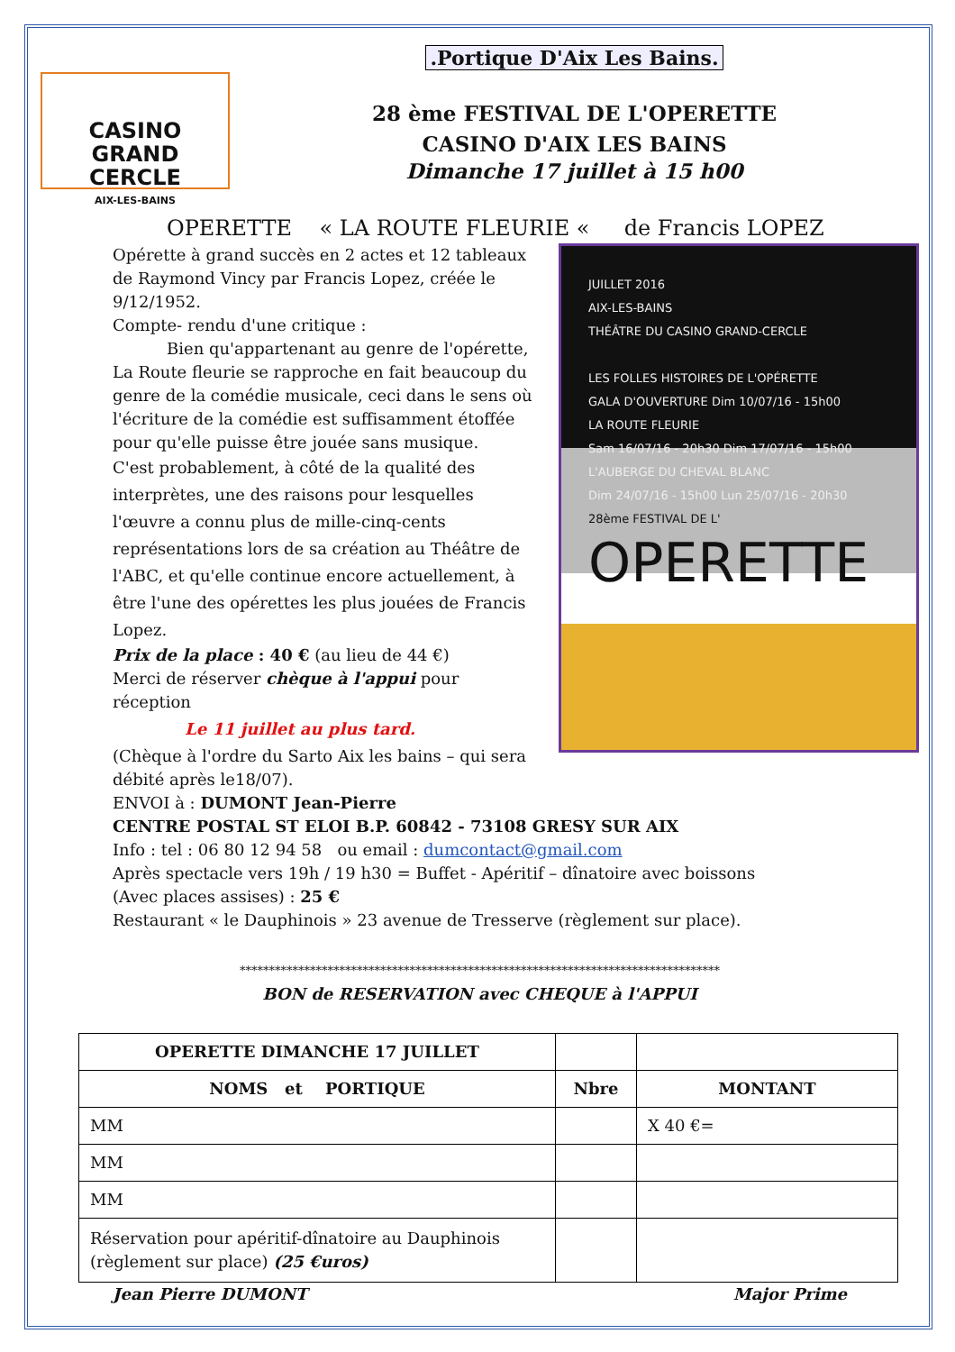CASINO
GRAND CERCLE
AIX-LES-BAINS
.Portique D'Aix Les Bains.
28 ème FESTIVAL DE L'OPERETTE
CASINO D'AIX LES BAINS
Dimanche 17 juillet à 15 h00
OPERETTE « LA ROUTE FLEURIE « de Francis LOPEZ
Opérette à grand succès en 2 actes et 12 tableaux de Raymond Vincy par Francis Lopez, créée le 9/12/1952.
Compte- rendu d'une critique :
Bien qu'appartenant au genre de l'opérette, La Route fleurie se rapproche en fait beaucoup du genre de la comédie musicale, ceci dans le sens où l'écriture de la comédie est suffisamment étoffée pour qu'elle puisse être jouée sans musique.
C'est probablement, à côté de la qualité des interprètes, une des raisons pour lesquelles l'œuvre a connu plus de mille-cinq-cents représentations lors de sa création au Théâtre de l'ABC, et qu'elle continue encore actuellement, à être l'une des opérettes les plus jouées de Francis Lopez.
Prix de la place : 40 € (au lieu de 44 €)
Merci de réserver chèque à l'appui pour réception
Le 11 juillet au plus tard.
(Chèque à l'ordre du Sarto Aix les bains – qui sera débité après le18/07).
ENVOI à : DUMONT Jean-Pierre
JUILLET 2016
AIX-LES-BAINS
THÉÂTRE DU CASINO GRAND-CERCLE
LES FOLLES HISTOIRES DE L'OPÉRETTE
GALA D'OUVERTURE Dim 10/07/16 - 15h00
LA ROUTE FLEURIE
Sam 16/07/16 - 20h30 Dim 17/07/16 - 15h00
L'AUBERGE DU CHEVAL BLANC
Dim 24/07/16 - 15h00 Lun 25/07/16 - 20h30
28ème FESTIVAL DE L'
OPERETTE
CENTRE POSTAL ST ELOI B.P. 60842 - 73108 GRESY SUR AIX
Info : tel : 06 80 12 94 58 ou email : dumcontact@gmail.com
Après spectacle vers 19h / 19 h30 = Buffet - Apéritif – dînatoire avec boissons
(Avec places assises) : 25 €
Restaurant « le Dauphinois » 23 avenue de Tresserve (règlement sur place).
**********************************************************************************
BON de RESERVATION avec CHEQUE à l'APPUI
| OPERETTE DIMANCHE 17 JUILLET | | |
| NOMS et PORTIQUE | Nbre | MONTANT |
| MM | | X 40 €= |
| MM | | |
| MM | | |
| Réservation pour apéritif-dînatoire au Dauphinois (règlement sur place) (25 €uros) | | |
Jean Pierre DUMONT Major Prime